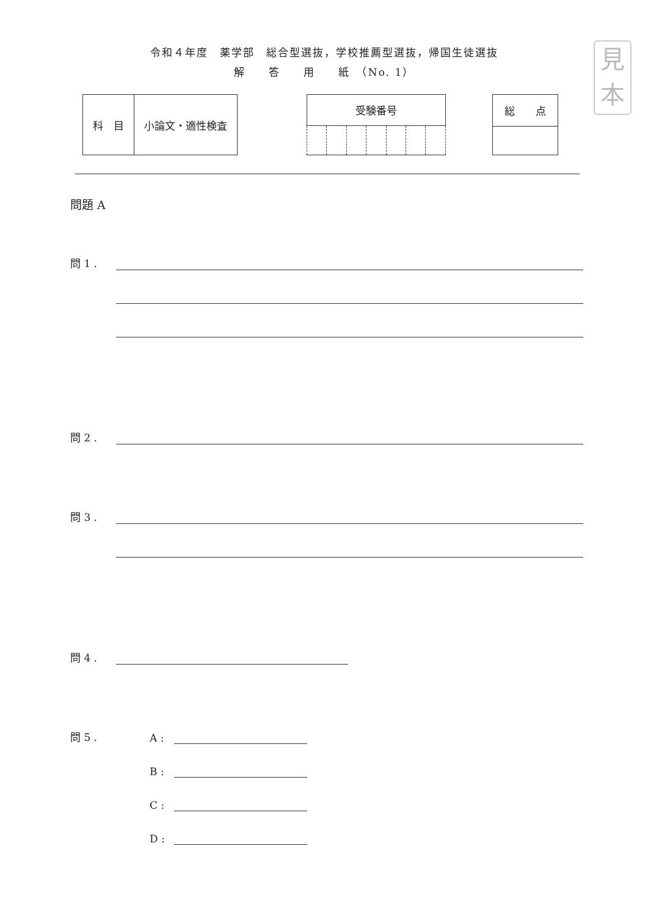見
本
令和４年度　薬学部　総合型選抜，学校推薦型選抜，帰国生徒選抜
解　　答　　用　　紙　（No. 1）
| 科 目 | 小論文・適性検査 |
| 受験番号 | | | | | | |
| --- | --- | --- | --- | --- | --- | --- |
| 総 点 |
| --- |
問題 A
問 1 .
問 2 .
問 3 .
問 4 .
問 5 . A :
B :
C :
D :